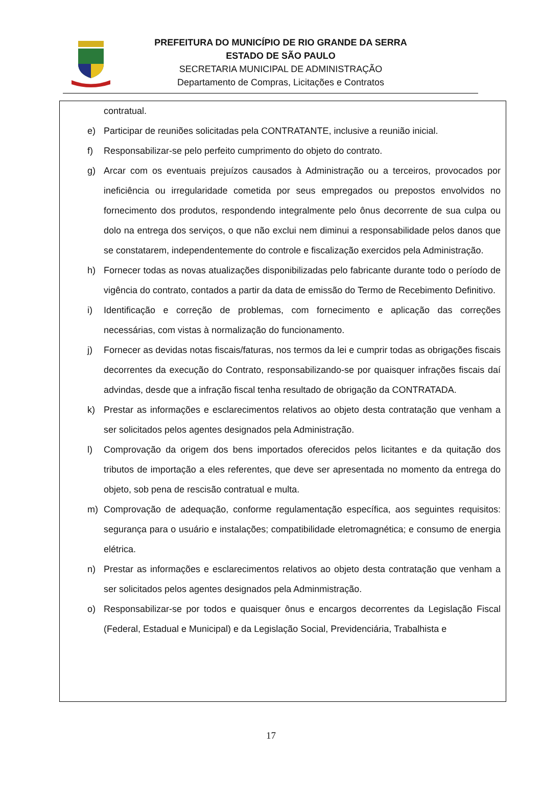PREFEITURA DO MUNICÍPIO DE RIO GRANDE DA SERRA
ESTADO DE SÃO PAULO
SECRETARIA MUNICIPAL DE ADMINISTRAÇÃO
Departamento de Compras, Licitações e Contratos
contratual.
e) Participar de reuniões solicitadas pela CONTRATANTE, inclusive a reunião inicial.
f) Responsabilizar-se pelo perfeito cumprimento do objeto do contrato.
g) Arcar com os eventuais prejuízos causados à Administração ou a terceiros, provocados por ineficiência ou irregularidade cometida por seus empregados ou prepostos envolvidos no fornecimento dos produtos, respondendo integralmente pelo ônus decorrente de sua culpa ou dolo na entrega dos serviços, o que não exclui nem diminui a responsabilidade pelos danos que se constatarem, independentemente do controle e fiscalização exercidos pela Administração.
h) Fornecer todas as novas atualizações disponibilizadas pelo fabricante durante todo o período de vigência do contrato, contados a partir da data de emissão do Termo de Recebimento Definitivo.
i) Identificação e correção de problemas, com fornecimento e aplicação das correções necessárias, com vistas à normalização do funcionamento.
j) Fornecer as devidas notas fiscais/faturas, nos termos da lei e cumprir todas as obrigações fiscais decorrentes da execução do Contrato, responsabilizando-se por quaisquer infrações fiscais daí advindas, desde que a infração fiscal tenha resultado de obrigação da CONTRATADA.
k) Prestar as informações e esclarecimentos relativos ao objeto desta contratação que venham a ser solicitados pelos agentes designados pela Administração.
l) Comprovação da origem dos bens importados oferecidos pelos licitantes e da quitação dos tributos de importação a eles referentes, que deve ser apresentada no momento da entrega do objeto, sob pena de rescisão contratual e multa.
m) Comprovação de adequação, conforme regulamentação específica, aos seguintes requisitos: segurança para o usuário e instalações; compatibilidade eletromagnética; e consumo de energia elétrica.
n) Prestar as informações e esclarecimentos relativos ao objeto desta contratação que venham a ser solicitados pelos agentes designados pela Adminmistração.
o) Responsabilizar-se por todos e quaisquer ônus e encargos decorrentes da Legislação Fiscal (Federal, Estadual e Municipal) e da Legislação Social, Previdenciária, Trabalhista e
17